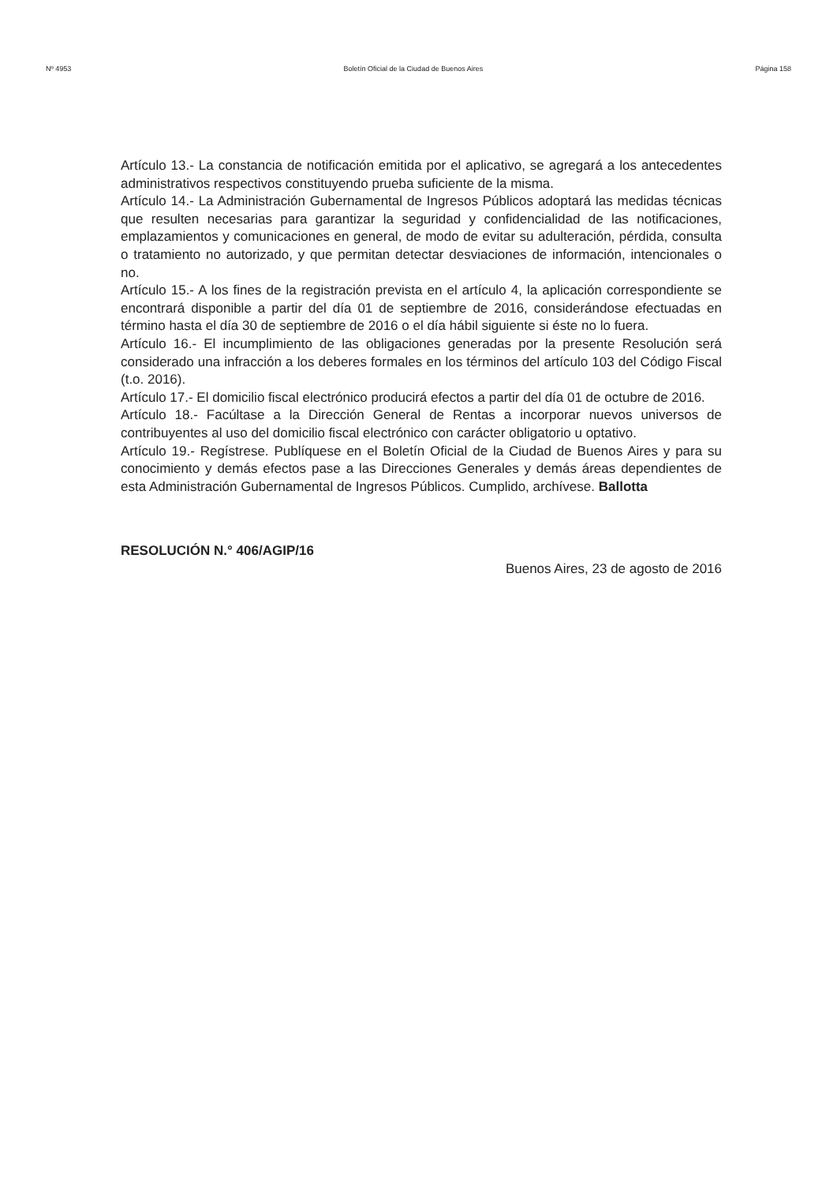Nº 4953 Boletín Oficial de la Ciudad de Buenos Aires Página 158
Artículo 13.- La constancia de notificación emitida por el aplicativo, se agregará a los antecedentes administrativos respectivos constituyendo prueba suficiente de la misma.
Artículo 14.- La Administración Gubernamental de Ingresos Públicos adoptará las medidas técnicas que resulten necesarias para garantizar la seguridad y confidencialidad de las notificaciones, emplazamientos y comunicaciones en general, de modo de evitar su adulteración, pérdida, consulta o tratamiento no autorizado, y que permitan detectar desviaciones de información, intencionales o no.
Artículo 15.- A los fines de la registración prevista en el artículo 4, la aplicación correspondiente se encontrará disponible a partir del día 01 de septiembre de 2016, considerándose efectuadas en término hasta el día 30 de septiembre de 2016 o el día hábil siguiente si éste no lo fuera.
Artículo 16.- El incumplimiento de las obligaciones generadas por la presente Resolución será considerado una infracción a los deberes formales en los términos del artículo 103 del Código Fiscal (t.o. 2016).
Artículo 17.- El domicilio fiscal electrónico producirá efectos a partir del día 01 de octubre de 2016.
Artículo 18.- Facúltase a la Dirección General de Rentas a incorporar nuevos universos de contribuyentes al uso del domicilio fiscal electrónico con carácter obligatorio u optativo.
Artículo 19.- Regístrese. Publíquese en el Boletín Oficial de la Ciudad de Buenos Aires y para su conocimiento y demás efectos pase a las Direcciones Generales y demás áreas dependientes de esta Administración Gubernamental de Ingresos Públicos. Cumplido, archívese. Ballotta
RESOLUCIÓN N.° 406/AGIP/16
Buenos Aires, 23 de agosto de 2016